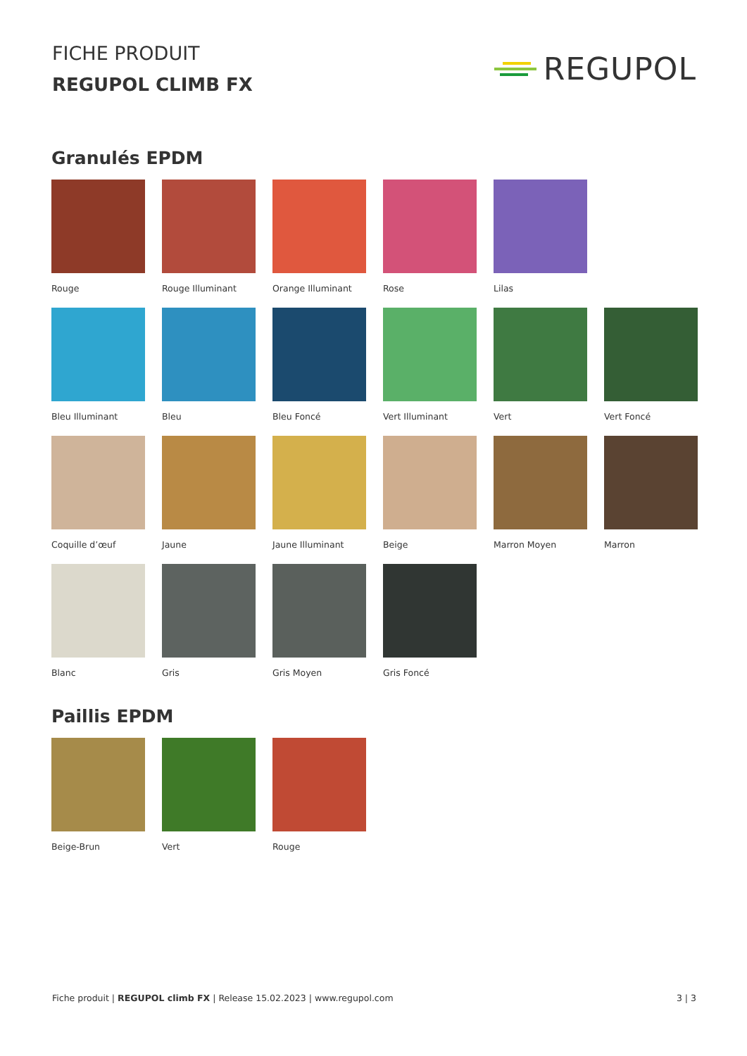FICHE PRODUIT
REGUPOL CLIMB FX
REGUPOL
Granulés EPDM
Rouge
Rouge Illuminant
Orange Illuminant
Rose
Lilas
Bleu Illuminant
Bleu
Bleu Foncé
Vert Illuminant
Vert
Vert Foncé
Coquille d’œuf
Jaune
Jaune Illuminant
Beige
Marron Moyen
Marron
Blanc
Gris
Gris Moyen
Gris Foncé
Paillis EPDM
Beige-Brun
Vert
Rouge
Fiche produit | REGUPOL climb FX | Release 15.02.2023 | www.regupol.com
3 | 3